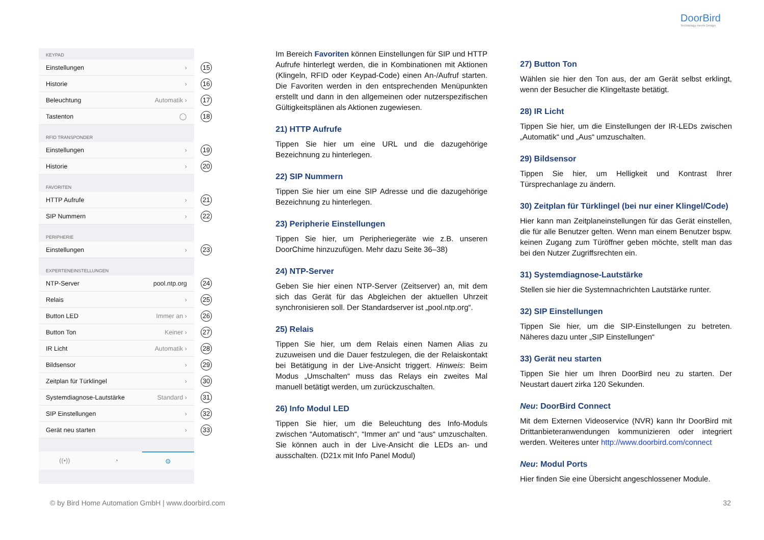DoorBird
Technology meets Design.
KEYPAD
Einstellungen › 15
Historie › 16
Beleuchtung Automatik › 17
Tastenton ◯ 18
RFID TRANSPONDER
Einstellungen › 19
Historie › 20
FAVORITEN
HTTP Aufrufe › 21
SIP Nummern › 22
PERIPHERIE
Einstellungen › 23
EXPERTENEINSTELLUNGEN
NTP-Server pool.ntp.org 24
Relais › 25
Button LED Immer an › 26
Button Ton Keiner › 27
IR Licht Automatik › 28
Bildsensor › 29
Zeitplan für Türklingel › 30
Systemdiagnose-Lautstärke Standard › 31
SIP Einstellungen › 32
Gerät neu starten › 33
((•)) ◔ ⚙
Im Bereich Favoriten können Einstellungen für SIP und HTTP Aufrufe hinterlegt werden, die in Kombinationen mit Aktionen (Klingeln, RFID oder Keypad-Code) einen An-/Aufruf starten. Die Favoriten werden in den entsprechenden Menüpunkten erstellt und dann in den allgemeinen oder nutzerspezifischen Gültigkeitsplänen als Aktionen zugewiesen.
21) HTTP Aufrufe
Tippen Sie hier um eine URL und die dazugehörige Bezeichnung zu hinterlegen.
22) SIP Nummern
Tippen Sie hier um eine SIP Adresse und die dazugehörige Bezeichnung zu hinterlegen.
23) Peripherie Einstellungen
Tippen Sie hier, um Peripheriegeräte wie z.B. unseren DoorChime hinzuzufügen. Mehr dazu Seite 36–38)
24) NTP-Server
Geben Sie hier einen NTP-Server (Zeitserver) an, mit dem sich das Gerät für das Abgleichen der aktuellen Uhrzeit synchronisieren soll. Der Standardserver ist „pool.ntp.org“.
25) Relais
Tippen Sie hier, um dem Relais einen Namen Alias zu zuzuweisen und die Dauer festzulegen, die der Relaiskontakt bei Betätigung in der Live-Ansicht triggert. Hinweis: Beim Modus „Umschalten“ muss das Relays ein zweites Mal manuell betätigt werden, um zurückzuschalten.
26) Info Modul LED
Tippen Sie hier, um die Beleuchtung des Info-Moduls zwischen “Automatisch“, “Immer an“ und “aus“ umzuschalten. Sie können auch in der Live-Ansicht die LEDs an- und ausschalten. (D21x mit Info Panel Modul)
27) Button Ton
Wählen sie hier den Ton aus, der am Gerät selbst erklingt, wenn der Besucher die Klingeltaste betätigt.
28) IR Licht
Tippen Sie hier, um die Einstellungen der IR-LEDs zwischen „Automatik“ und „Aus“ umzuschalten.
29) Bildsensor
Tippen Sie hier, um Helligkeit und Kontrast Ihrer Türsprechanlage zu ändern.
30) Zeitplan für Türklingel (bei nur einer Klingel/Code)
Hier kann man Zeitplaneinstellungen für das Gerät einstellen, die für alle Benutzer gelten. Wenn man einem Benutzer bspw. keinen Zugang zum Türöffner geben möchte, stellt man das bei den Nutzer Zugriffsrechten ein.
31) Systemdiagnose-Lautstärke
Stellen sie hier die Systemnachrichten Lautstärke runter.
32) SIP Einstellungen
Tippen Sie hier, um die SIP-Einstellungen zu betreten. Näheres dazu unter „SIP Einstellungen“
33) Gerät neu starten
Tippen Sie hier um Ihren DoorBird neu zu starten. Der Neustart dauert zirka 120 Sekunden.
Neu: DoorBird Connect
Mit dem Externen Videoservice (NVR) kann Ihr DoorBird mit Drittanbieteranwendungen kommunizieren oder integriert werden. Weiteres unter http://www.doorbird.com/connect
Neu: Modul Ports
Hier finden Sie eine Übersicht angeschlossener Module.
© by Bird Home Automation GmbH | www.doorbird.com
32